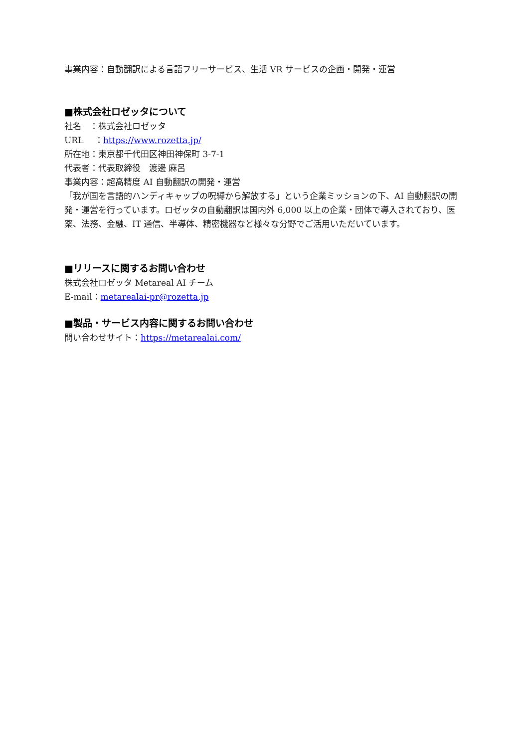事業内容：自動翻訳による言語フリーサービス、生活 VR サービスの企画・開発・運営
■株式会社ロゼッタについて
社名　：株式会社ロゼッタ
URL　 ：https://www.rozetta.jp/
所在地：東京都千代田区神田神保町 3-7-1
代表者：代表取締役　渡邊 麻呂
事業内容：超高精度 AI 自動翻訳の開発・運営
「我が国を言語的ハンディキャップの呪縛から解放する」という企業ミッションの下、AI 自動翻訳の開発・運営を行っています。ロゼッタの自動翻訳は国内外 6,000 以上の企業・団体で導入されており、医薬、法務、金融、IT 通信、半導体、精密機器など様々な分野でご活用いただいています。
■リリースに関するお問い合わせ
株式会社ロゼッタ Metareal AI チーム
E-mail：metarealai-pr@rozetta.jp
■製品・サービス内容に関するお問い合わせ
問い合わせサイト：https://metarealai.com/